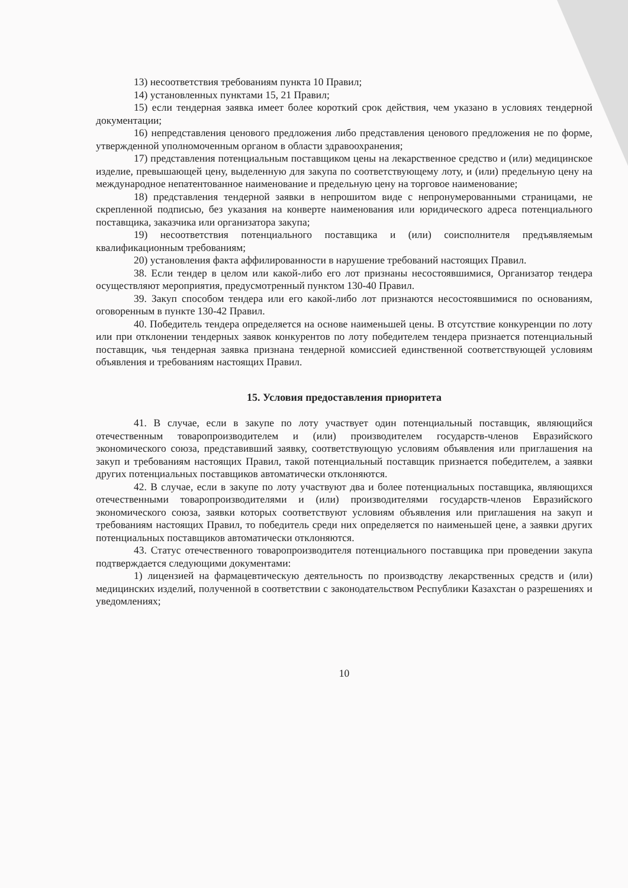13) несоответствия требованиям пункта 10 Правил;
14) установленных пунктами 15, 21 Правил;
15) если тендерная заявка имеет более короткий срок действия, чем указано в условиях тендерной документации;
16) непредставления ценового предложения либо представления ценового предложения не по форме, утвержденной уполномоченным органом в области здравоохранения;
17) представления потенциальным поставщиком цены на лекарственное средство и (или) медицинское изделие, превышающей цену, выделенную для закупа по соответствующему лоту, и (или) предельную цену на международное непатентованное наименование и предельную цену на торговое наименование;
18) представления тендерной заявки в непрошитом виде с непронумерованными страницами, не скрепленной подписью, без указания на конверте наименования или юридического адреса потенциального поставщика, заказчика или организатора закупа;
19) несоответствия потенциального поставщика и (или) соисполнителя предъявляемым квалификационным требованиям;
20) установления факта аффилированности в нарушение требований настоящих Правил.
38. Если тендер в целом или какой-либо его лот признаны несостоявшимися, Организатор тендера осуществляют мероприятия, предусмотренный пунктом 130-40 Правил.
39. Закуп способом тендера или его какой-либо лот признаются несостоявшимися по основаниям, оговоренным в пункте 130-42 Правил.
40. Победитель тендера определяется на основе наименьшей цены. В отсутствие конкуренции по лоту или при отклонении тендерных заявок конкурентов по лоту победителем тендера признается потенциальный поставщик, чья тендерная заявка признана тендерной комиссией единственной соответствующей условиям объявления и требованиям настоящих Правил.
15. Условия предоставления приоритета
41. В случае, если в закупе по лоту участвует один потенциальный поставщик, являющийся отечественным товаропроизводителем и (или) производителем государств-членов Евразийского экономического союза, представивший заявку, соответствующую условиям объявления или приглашения на закуп и требованиям настоящих Правил, такой потенциальный поставщик признается победителем, а заявки других потенциальных поставщиков автоматически отклоняются.
42. В случае, если в закупе по лоту участвуют два и более потенциальных поставщика, являющихся отечественными товаропроизводителями и (или) производителями государств-членов Евразийского экономического союза, заявки которых соответствуют условиям объявления или приглашения на закуп и требованиям настоящих Правил, то победитель среди них определяется по наименьшей цене, а заявки других потенциальных поставщиков автоматически отклоняются.
43. Статус отечественного товаропроизводителя потенциального поставщика при проведении закупа подтверждается следующими документами:
1) лицензией на фармацевтическую деятельность по производству лекарственных средств и (или) медицинских изделий, полученной в соответствии с законодательством Республики Казахстан о разрешениях и уведомлениях;
10